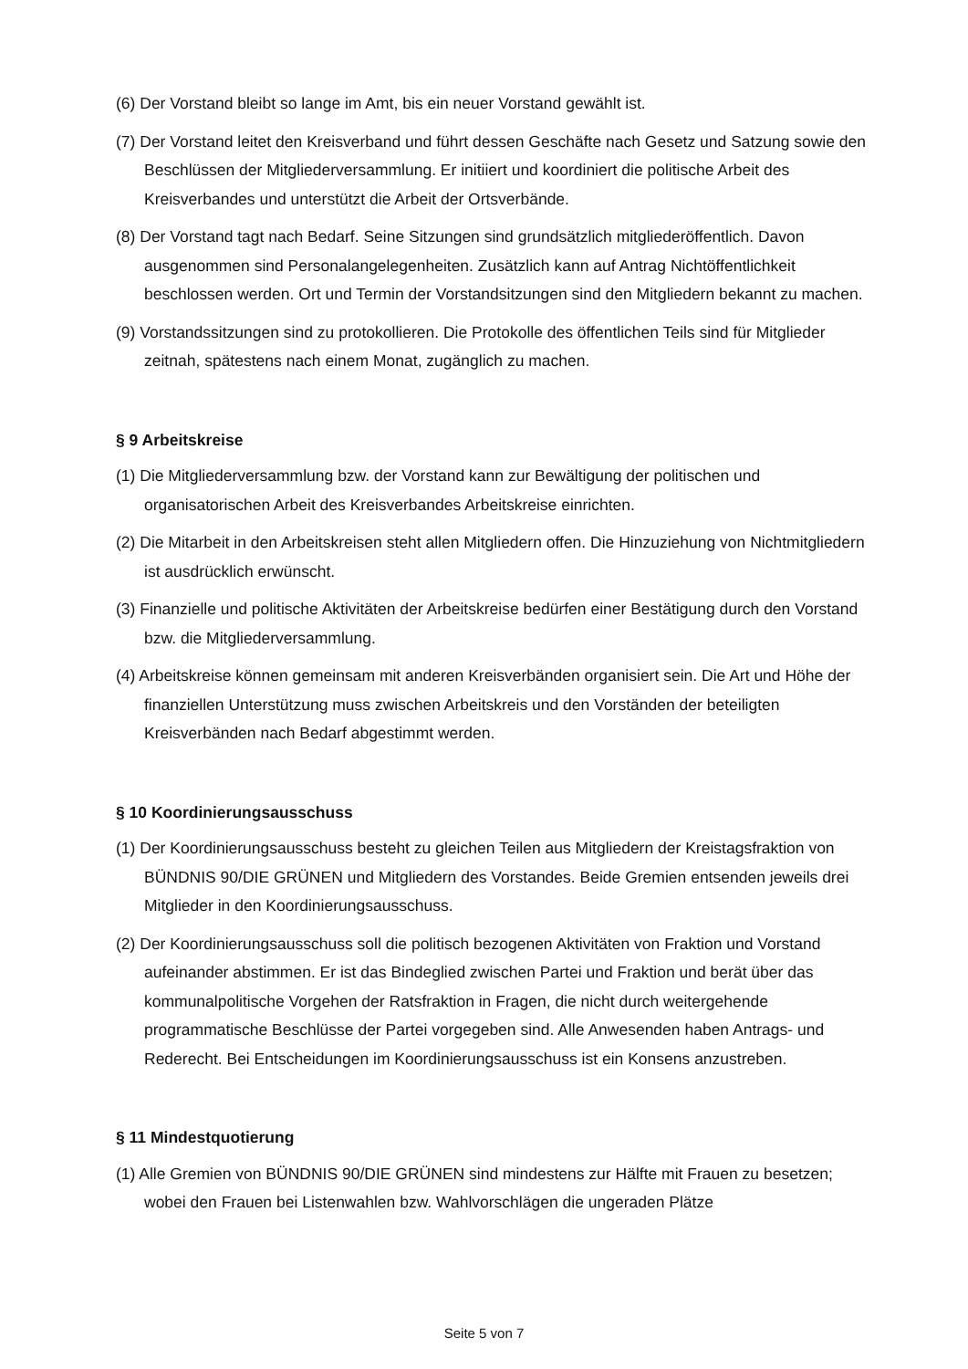(6) Der Vorstand bleibt so lange im Amt, bis ein neuer Vorstand gewählt ist.
(7) Der Vorstand leitet den Kreisverband und führt dessen Geschäfte nach Gesetz und Satzung sowie den Beschlüssen der Mitgliederversammlung. Er initiiert und koordiniert die politische Arbeit des Kreisverbandes und unterstützt die Arbeit der Ortsverbände.
(8) Der Vorstand tagt nach Bedarf. Seine Sitzungen sind grundsätzlich mitgliederöffentlich. Davon ausgenommen sind Personalangelegenheiten. Zusätzlich kann auf Antrag Nichtöffentlichkeit beschlossen werden. Ort und Termin der Vorstandsitzungen sind den Mitgliedern bekannt zu machen.
(9) Vorstandssitzungen sind zu protokollieren. Die Protokolle des öffentlichen Teils sind für Mitglieder zeitnah, spätestens nach einem Monat, zugänglich zu machen.
§ 9 Arbeitskreise
(1) Die Mitgliederversammlung bzw. der Vorstand kann zur Bewältigung der politischen und organisatorischen Arbeit des Kreisverbandes Arbeitskreise einrichten.
(2) Die Mitarbeit in den Arbeitskreisen steht allen Mitgliedern offen. Die Hinzuziehung von Nichtmitgliedern ist ausdrücklich erwünscht.
(3) Finanzielle und politische Aktivitäten der Arbeitskreise bedürfen einer Bestätigung durch den Vorstand bzw. die Mitgliederversammlung.
(4) Arbeitskreise können gemeinsam mit anderen Kreisverbänden organisiert sein. Die Art und Höhe der finanziellen Unterstützung muss zwischen Arbeitskreis und den Vorständen der beteiligten Kreisverbänden nach Bedarf abgestimmt werden.
§ 10 Koordinierungsausschuss
(1) Der Koordinierungsausschuss besteht zu gleichen Teilen aus Mitgliedern der Kreistagsfraktion von BÜNDNIS 90/DIE GRÜNEN und Mitgliedern des Vorstandes. Beide Gremien entsenden jeweils drei Mitglieder in den Koordinierungsausschuss.
(2) Der Koordinierungsausschuss soll die politisch bezogenen Aktivitäten von Fraktion und Vorstand aufeinander abstimmen. Er ist das Bindeglied zwischen Partei und Fraktion und berät über das kommunalpolitische Vorgehen der Ratsfraktion in Fragen, die nicht durch weitergehende programmatische Beschlüsse der Partei vorgegeben sind. Alle Anwesenden haben Antrags- und Rederecht. Bei Entscheidungen im Koordinierungsausschuss ist ein Konsens anzustreben.
§ 11 Mindestquotierung
(1) Alle Gremien von BÜNDNIS 90/DIE GRÜNEN sind mindestens zur Hälfte mit Frauen zu besetzen; wobei den Frauen bei Listenwahlen bzw. Wahlvorschlägen die ungeraden Plätze
Seite 5 von 7